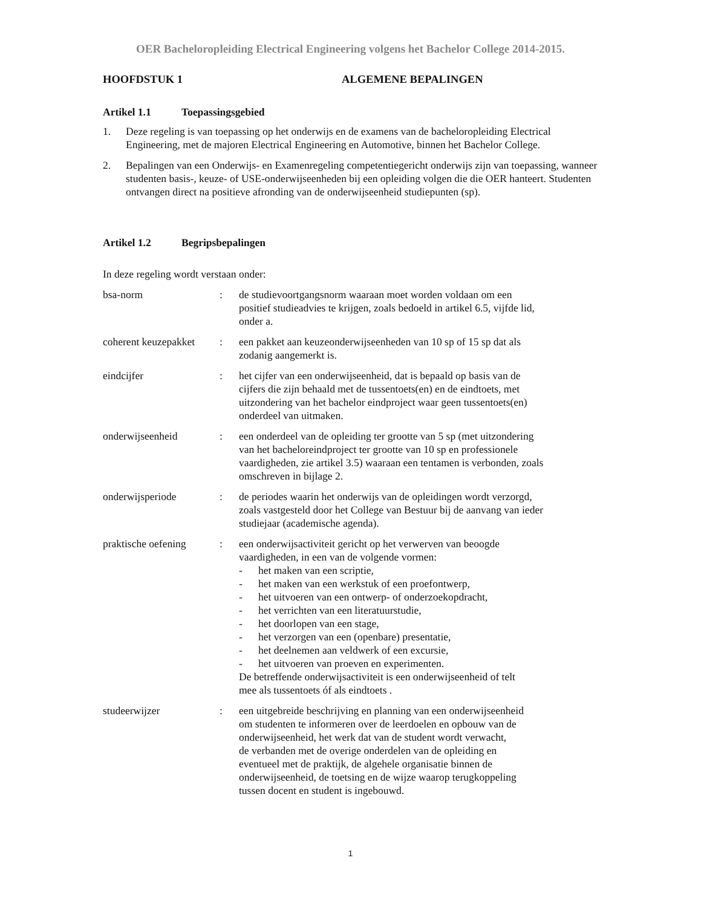OER Bacheloropleiding Electrical Engineering volgens het Bachelor College 2014-2015.
HOOFDSTUK 1 ALGEMENE BEPALINGEN
Artikel 1.1 Toepassingsgebied
1. Deze regeling is van toepassing op het onderwijs en de examens van de bacheloropleiding Electrical Engineering, met de majoren Electrical Engineering en Automotive, binnen het Bachelor College.
2. Bepalingen van een Onderwijs- en Examenregeling competentiegericht onderwijs zijn van toepassing, wanneer studenten basis-, keuze- of USE-onderwijseenheden bij een opleiding volgen die die OER hanteert. Studenten ontvangen direct na positieve afronding van de onderwijseenheid studiepunten (sp).
Artikel 1.2 Begripsbepalingen
In deze regeling wordt verstaan onder:
| bsa-norm | : | de studievoortgangsnorm waaraan moet worden voldaan om een positief studieadvies te krijgen, zoals bedoeld in artikel 6.5, vijfde lid, onder a. |
| coherent keuzepakket | : | een pakket aan keuzeonderwijseenheden van 10 sp of 15 sp dat als zodanig aangemerkt is. |
| eindcijfer | : | het cijfer van een onderwijseenheid, dat is bepaald op basis van de cijfers die zijn behaald met de tussentoets(en) en de eindtoets, met uitzondering van het bachelor eindproject waar geen tussentoets(en) onderdeel van uitmaken. |
| onderwijseenheid | : | een onderdeel van de opleiding ter grootte van 5 sp (met uitzondering van het bacheloreindproject ter grootte van 10 sp en professionele vaardigheden, zie artikel 3.5) waaraan een tentamen is verbonden, zoals omschreven in bijlage 2. |
| onderwijsperiode | : | de periodes waarin het onderwijs van de opleidingen wordt verzorgd, zoals vastgesteld door het College van Bestuur bij de aanvang van ieder studiejaar (academische agenda). |
| praktische oefening | : | een onderwijsactiviteit gericht op het verwerven van beoogde vaardigheden, in een van de volgende vormen: - het maken van een scriptie, - het maken van een werkstuk of een proefontwerp, - het uitvoeren van een ontwerp- of onderzoekopdracht, - het verrichten van een literatuurstudie, - het doorlopen van een stage, - het verzorgen van een (openbare) presentatie, - het deelnemen aan veldwerk of een excursie, - het uitvoeren van proeven en experimenten. De betreffende onderwijsactiviteit is een onderwijseenheid of telt mee als tussentoets óf als eindtoets . |
| studeerwijzer | : | een uitgebreide beschrijving en planning van een onderwijseenheid om studenten te informeren over de leerdoelen en opbouw van de onderwijseenheid, het werk dat van de student wordt verwacht, de verbanden met de overige onderdelen van de opleiding en eventueel met de praktijk, de algehele organisatie binnen de onderwijseenheid, de toetsing en de wijze waarop terugkoppeling tussen docent en student is ingebouwd. |
1